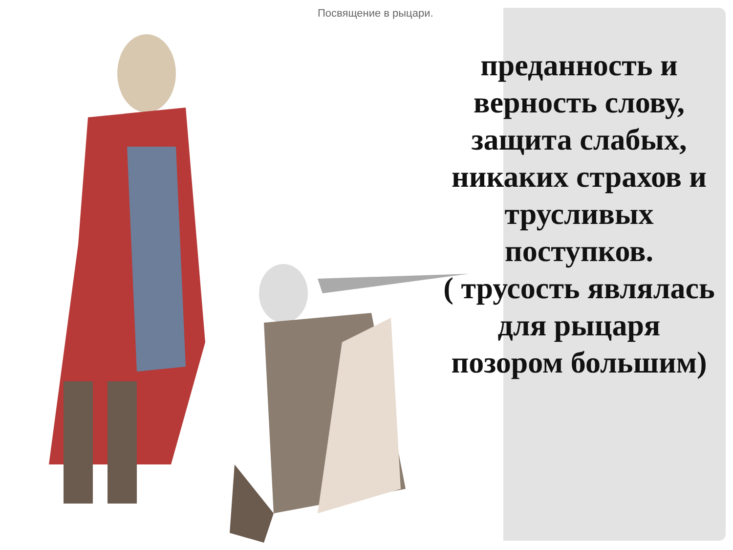Посвящение в рыцари.
преданность и верность слову, защита слабых, никаких страхов и трусливых поступков.
( трусость являлась для рыцаря позором большим)